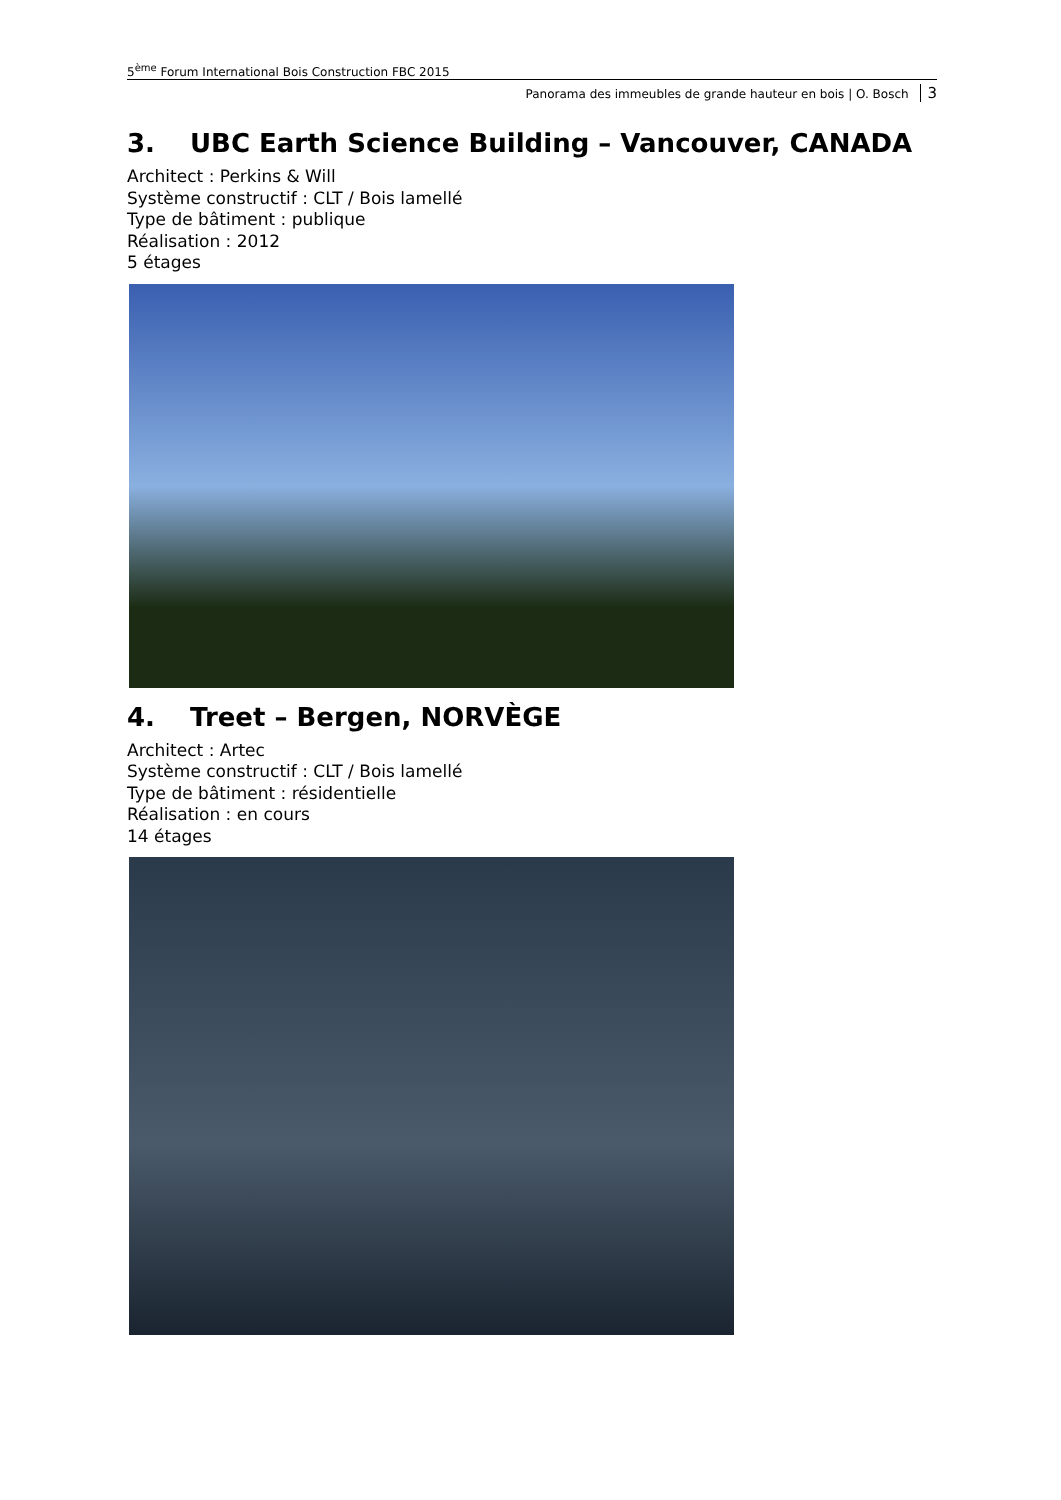5<sup>ème</sup> Forum International Bois Construction FBC 2015
Panorama des immeubles de grande hauteur en bois | O. Bosch 3
3. UBC Earth Science Building – Vancouver, CANADA
Architect : Perkins & Will
Système constructif : CLT / Bois lamellé
Type de bâtiment : publique
Réalisation : 2012
5 étages
4. Treet – Bergen, NORVÈGE
Architect : Artec
Système constructif : CLT / Bois lamellé
Type de bâtiment : résidentielle
Réalisation : en cours
14 étages